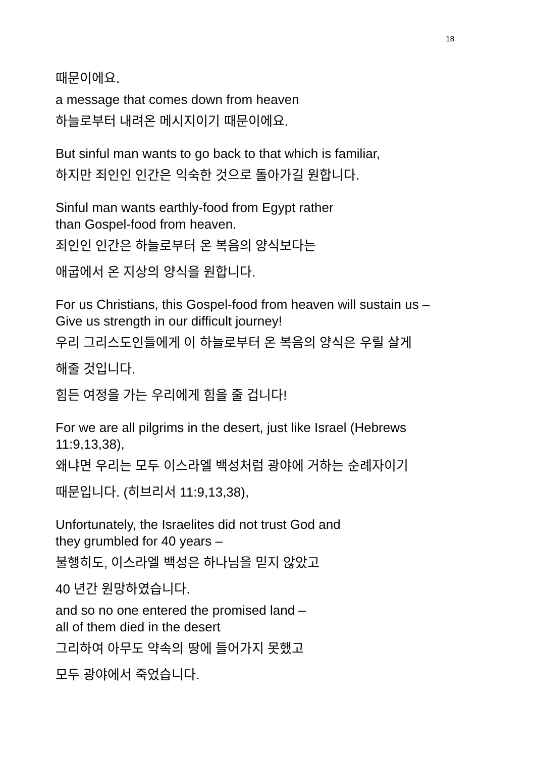18
때문이에요.
a message that comes down from heaven
하늘로부터 내려온 메시지이기 때문이에요.
But sinful man wants to go back to that which is familiar,
하지만 죄인인 인간은 익숙한 것으로 돌아가길 원합니다.
Sinful man wants earthly-food from Egypt rather
than Gospel-food from heaven.
죄인인 인간은 하늘로부터 온 복음의 양식보다는
애굽에서 온 지상의 양식을 원합니다.
For us Christians, this Gospel-food from heaven will sustain us –
Give us strength in our difficult journey!
우리 그리스도인들에게 이 하늘로부터 온 복음의 양식은 우릴 살게
해줄 것입니다.
힘든 여정을 가는 우리에게 힘을 줄 겁니다!
For we are all pilgrims in the desert, just like Israel (Hebrews
11:9,13,38),
왜냐면 우리는 모두 이스라엘 백성처럼 광야에 거하는 순례자이기
때문입니다. (히브리서 11:9,13,38),
Unfortunately, the Israelites did not trust God and
they grumbled for 40 years –
불행히도, 이스라엘 백성은 하나님을 믿지 않았고
40 년간 원망하였습니다.
and so no one entered the promised land –
all of them died in the desert
그리하여 아무도 약속의 땅에 들어가지 못했고
모두 광야에서 죽었습니다.